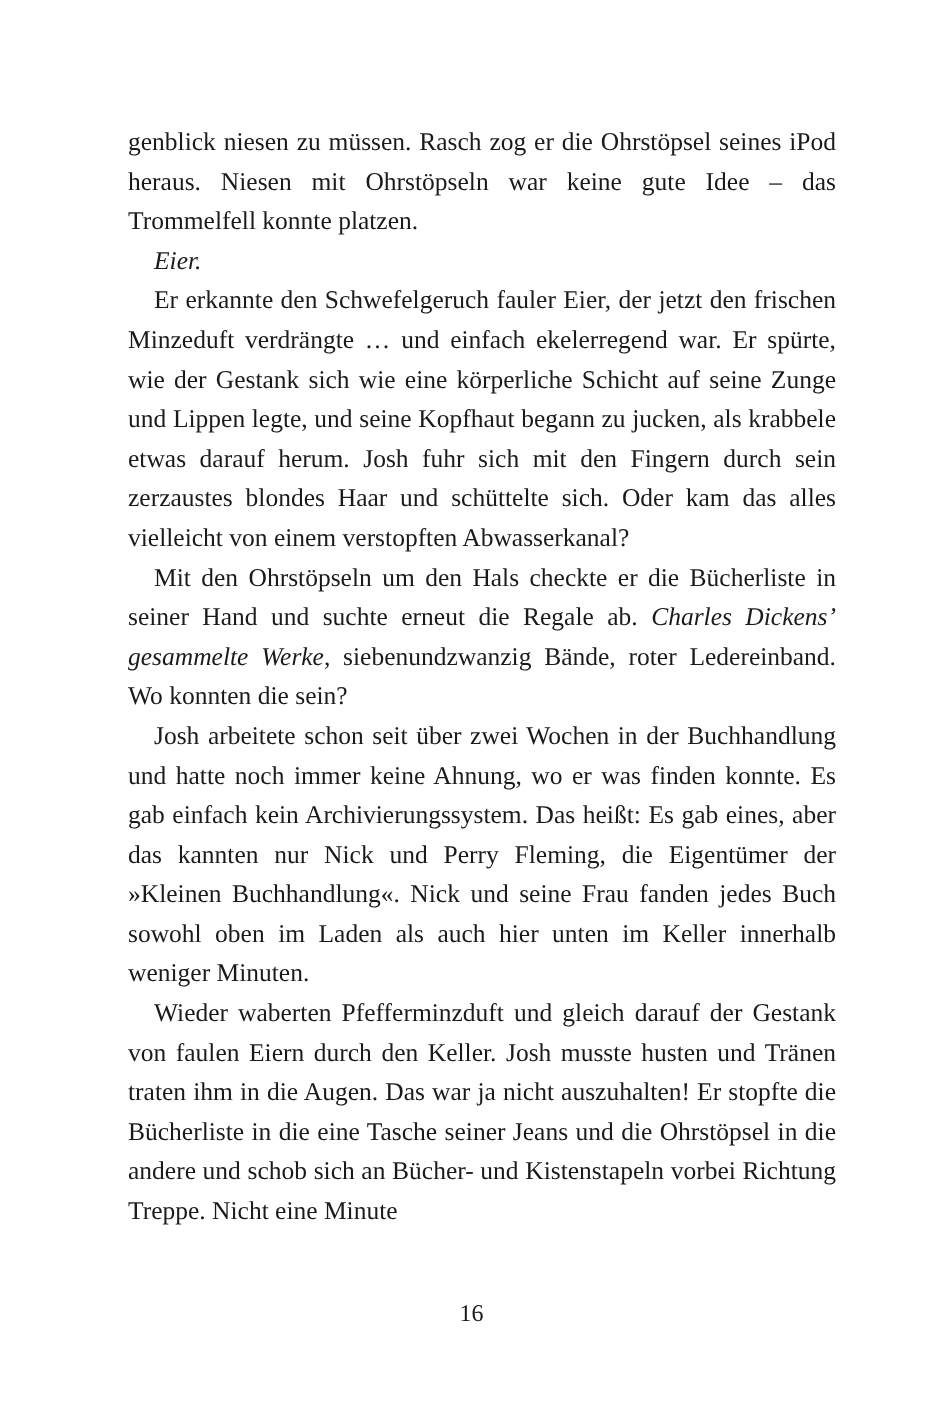genblick niesen zu müssen. Rasch zog er die Ohrstöpsel seines iPod heraus. Niesen mit Ohrstöpseln war keine gute Idee – das Trommelfell konnte platzen.
Eier.
Er erkannte den Schwefelgeruch fauler Eier, der jetzt den frischen Minzeduft verdrängte … und einfach ekelerregend war. Er spürte, wie der Gestank sich wie eine körperliche Schicht auf seine Zunge und Lippen legte, und seine Kopfhaut begann zu jucken, als krabbele etwas darauf herum. Josh fuhr sich mit den Fingern durch sein zerzaustes blondes Haar und schüttelte sich. Oder kam das alles vielleicht von einem verstopften Abwasserkanal?
Mit den Ohrstöpseln um den Hals checkte er die Bücherliste in seiner Hand und suchte erneut die Regale ab. Charles Dickens’ gesammelte Werke, siebenundzwanzig Bände, roter Ledereinband. Wo konnten die sein?
Josh arbeitete schon seit über zwei Wochen in der Buchhandlung und hatte noch immer keine Ahnung, wo er was finden konnte. Es gab einfach kein Archivierungssystem. Das heißt: Es gab eines, aber das kannten nur Nick und Perry Fleming, die Eigentümer der »Kleinen Buchhandlung«. Nick und seine Frau fanden jedes Buch sowohl oben im Laden als auch hier unten im Keller innerhalb weniger Minuten.
Wieder waberten Pfefferminzduft und gleich darauf der Gestank von faulen Eiern durch den Keller. Josh musste husten und Tränen traten ihm in die Augen. Das war ja nicht auszuhalten! Er stopfte die Bücherliste in die eine Tasche seiner Jeans und die Ohrstöpsel in die andere und schob sich an Bücher- und Kistenstapeln vorbei Richtung Treppe. Nicht eine Minute
16